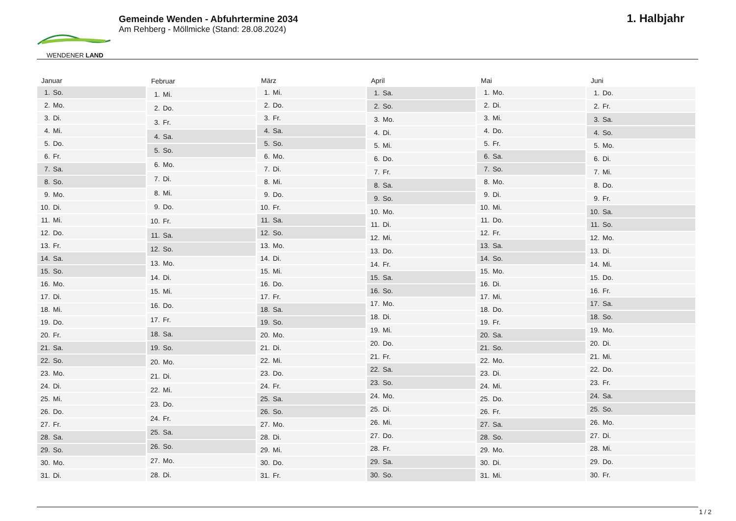WENDENER LAND
Gemeinde Wenden - Abfuhrtermine 2034
Am Rehberg - Möllmicke (Stand: 28.08.2024)
1. Halbjahr
| Januar | |
| --- | --- |
| 1. | So. |
| 2. | Mo. |
| 3. | Di. |
| 4. | Mi. |
| 5. | Do. |
| 6. | Fr. |
| 7. | Sa. |
| 8. | So. |
| 9. | Mo. |
| 10. | Di. |
| 11. | Mi. |
| 12. | Do. |
| 13. | Fr. |
| 14. | Sa. |
| 15. | So. |
| 16. | Mo. |
| 17. | Di. |
| 18. | Mi. |
| 19. | Do. |
| 20. | Fr. |
| 21. | Sa. |
| 22. | So. |
| 23. | Mo. |
| 24. | Di. |
| 25. | Mi. |
| 26. | Do. |
| 27. | Fr. |
| 28. | Sa. |
| 29. | So. |
| 30. | Mo. |
| 31. | Di. |
| Februar | |
| --- | --- |
| 1. | Mi. |
| 2. | Do. |
| 3. | Fr. |
| 4. | Sa. |
| 5. | So. |
| 6. | Mo. |
| 7. | Di. |
| 8. | Mi. |
| 9. | Do. |
| 10. | Fr. |
| 11. | Sa. |
| 12. | So. |
| 13. | Mo. |
| 14. | Di. |
| 15. | Mi. |
| 16. | Do. |
| 17. | Fr. |
| 18. | Sa. |
| 19. | So. |
| 20. | Mo. |
| 21. | Di. |
| 22. | Mi. |
| 23. | Do. |
| 24. | Fr. |
| 25. | Sa. |
| 26. | So. |
| 27. | Mo. |
| 28. | Di. |
| März | |
| --- | --- |
| 1. | Mi. |
| 2. | Do. |
| 3. | Fr. |
| 4. | Sa. |
| 5. | So. |
| 6. | Mo. |
| 7. | Di. |
| 8. | Mi. |
| 9. | Do. |
| 10. | Fr. |
| 11. | Sa. |
| 12. | So. |
| 13. | Mo. |
| 14. | Di. |
| 15. | Mi. |
| 16. | Do. |
| 17. | Fr. |
| 18. | Sa. |
| 19. | So. |
| 20. | Mo. |
| 21. | Di. |
| 22. | Mi. |
| 23. | Do. |
| 24. | Fr. |
| 25. | Sa. |
| 26. | So. |
| 27. | Mo. |
| 28. | Di. |
| 29. | Mi. |
| 30. | Do. |
| 31. | Fr. |
| April | |
| --- | --- |
| 1. | Sa. |
| 2. | So. |
| 3. | Mo. |
| 4. | Di. |
| 5. | Mi. |
| 6. | Do. |
| 7. | Fr. |
| 8. | Sa. |
| 9. | So. |
| 10. | Mo. |
| 11. | Di. |
| 12. | Mi. |
| 13. | Do. |
| 14. | Fr. |
| 15. | Sa. |
| 16. | So. |
| 17. | Mo. |
| 18. | Di. |
| 19. | Mi. |
| 20. | Do. |
| 21. | Fr. |
| 22. | Sa. |
| 23. | So. |
| 24. | Mo. |
| 25. | Di. |
| 26. | Mi. |
| 27. | Do. |
| 28. | Fr. |
| 29. | Sa. |
| 30. | So. |
| Mai | |
| --- | --- |
| 1. | Mo. |
| 2. | Di. |
| 3. | Mi. |
| 4. | Do. |
| 5. | Fr. |
| 6. | Sa. |
| 7. | So. |
| 8. | Mo. |
| 9. | Di. |
| 10. | Mi. |
| 11. | Do. |
| 12. | Fr. |
| 13. | Sa. |
| 14. | So. |
| 15. | Mo. |
| 16. | Di. |
| 17. | Mi. |
| 18. | Do. |
| 19. | Fr. |
| 20. | Sa. |
| 21. | So. |
| 22. | Mo. |
| 23. | Di. |
| 24. | Mi. |
| 25. | Do. |
| 26. | Fr. |
| 27. | Sa. |
| 28. | So. |
| 29. | Mo. |
| 30. | Di. |
| 31. | Mi. |
| Juni | |
| --- | --- |
| 1. | Do. |
| 2. | Fr. |
| 3. | Sa. |
| 4. | So. |
| 5. | Mo. |
| 6. | Di. |
| 7. | Mi. |
| 8. | Do. |
| 9. | Fr. |
| 10. | Sa. |
| 11. | So. |
| 12. | Mo. |
| 13. | Di. |
| 14. | Mi. |
| 15. | Do. |
| 16. | Fr. |
| 17. | Sa. |
| 18. | So. |
| 19. | Mo. |
| 20. | Di. |
| 21. | Mi. |
| 22. | Do. |
| 23. | Fr. |
| 24. | Sa. |
| 25. | So. |
| 26. | Mo. |
| 27. | Di. |
| 28. | Mi. |
| 29. | Do. |
| 30. | Fr. |
1 / 2